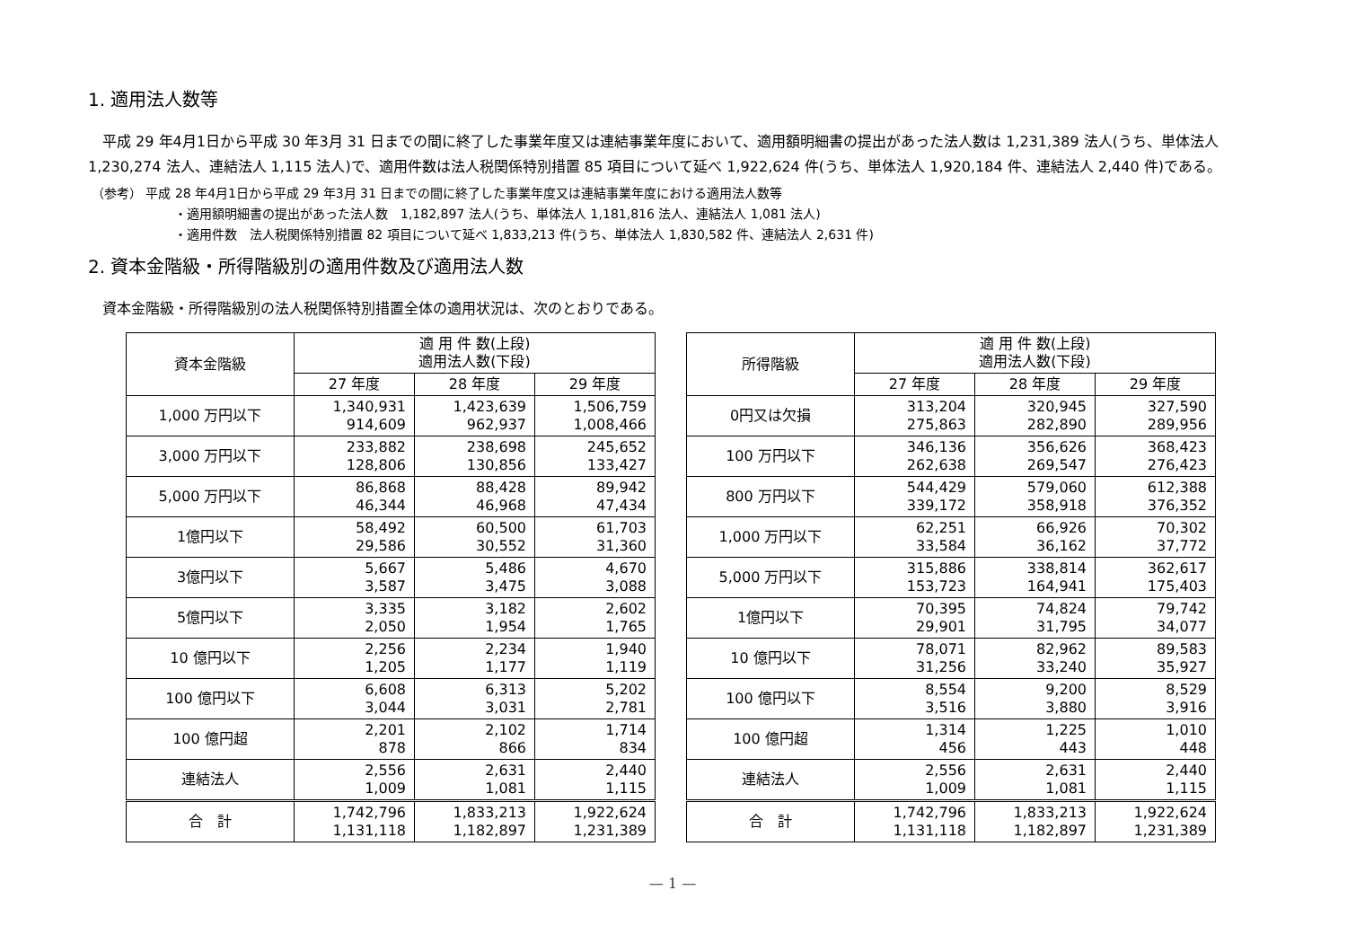1. 適用法人数等
　平成 29 年4月1日から平成 30 年3月 31 日までの間に終了した事業年度又は連結事業年度において、適用額明細書の提出があった法人数は 1,231,389 法人(うち、単体法人 1,230,274 法人、連結法人 1,115 法人)で、適用件数は法人税関係特別措置 85 項目について延べ 1,922,624 件(うち、単体法人 1,920,184 件、連結法人 2,440 件)である。
（参考） 平成 28 年4月1日から平成 29 年3月 31 日までの間に終了した事業年度又は連結事業年度における適用法人数等
・適用額明細書の提出があった法人数　1,182,897 法人(うち、単体法人 1,181,816 法人、連結法人 1,081 法人)
・適用件数　法人税関係特別措置 82 項目について延べ 1,833,213 件(うち、単体法人 1,830,582 件、連結法人 2,631 件)
2. 資本金階級・所得階級別の適用件数及び適用法人数
　資本金階級・所得階級別の法人税関係特別措置全体の適用状況は、次のとおりである。
| 資本金階級 | 適 用 件 数(上段) 適用法人数(下段) | | |
| --- | --- | --- | --- |
| | 27 年度 | 28 年度 | 29 年度 |
| 1,000 万円以下 | 1,340,931 914,609 | 1,423,639 962,937 | 1,506,759 1,008,466 |
| 3,000 万円以下 | 233,882 128,806 | 238,698 130,856 | 245,652 133,427 |
| 5,000 万円以下 | 86,868 46,344 | 88,428 46,968 | 89,942 47,434 |
| 1億円以下 | 58,492 29,586 | 60,500 30,552 | 61,703 31,360 |
| 3億円以下 | 5,667 3,587 | 5,486 3,475 | 4,670 3,088 |
| 5億円以下 | 3,335 2,050 | 3,182 1,954 | 2,602 1,765 |
| 10 億円以下 | 2,256 1,205 | 2,234 1,177 | 1,940 1,119 |
| 100 億円以下 | 6,608 3,044 | 6,313 3,031 | 5,202 2,781 |
| 100 億円超 | 2,201 878 | 2,102 866 | 1,714 834 |
| 連結法人 | 2,556 1,009 | 2,631 1,081 | 2,440 1,115 |
| 合 計 | 1,742,796 1,131,118 | 1,833,213 1,182,897 | 1,922,624 1,231,389 |
| 所得階級 | 適 用 件 数(上段) 適用法人数(下段) | | |
| --- | --- | --- | --- |
| | 27 年度 | 28 年度 | 29 年度 |
| 0円又は欠損 | 313,204 275,863 | 320,945 282,890 | 327,590 289,956 |
| 100 万円以下 | 346,136 262,638 | 356,626 269,547 | 368,423 276,423 |
| 800 万円以下 | 544,429 339,172 | 579,060 358,918 | 612,388 376,352 |
| 1,000 万円以下 | 62,251 33,584 | 66,926 36,162 | 70,302 37,772 |
| 5,000 万円以下 | 315,886 153,723 | 338,814 164,941 | 362,617 175,403 |
| 1億円以下 | 70,395 29,901 | 74,824 31,795 | 79,742 34,077 |
| 10 億円以下 | 78,071 31,256 | 82,962 33,240 | 89,583 35,927 |
| 100 億円以下 | 8,554 3,516 | 9,200 3,880 | 8,529 3,916 |
| 100 億円超 | 1,314 456 | 1,225 443 | 1,010 448 |
| 連結法人 | 2,556 1,009 | 2,631 1,081 | 2,440 1,115 |
| 合 計 | 1,742,796 1,131,118 | 1,833,213 1,182,897 | 1,922,624 1,231,389 |
— 1 —